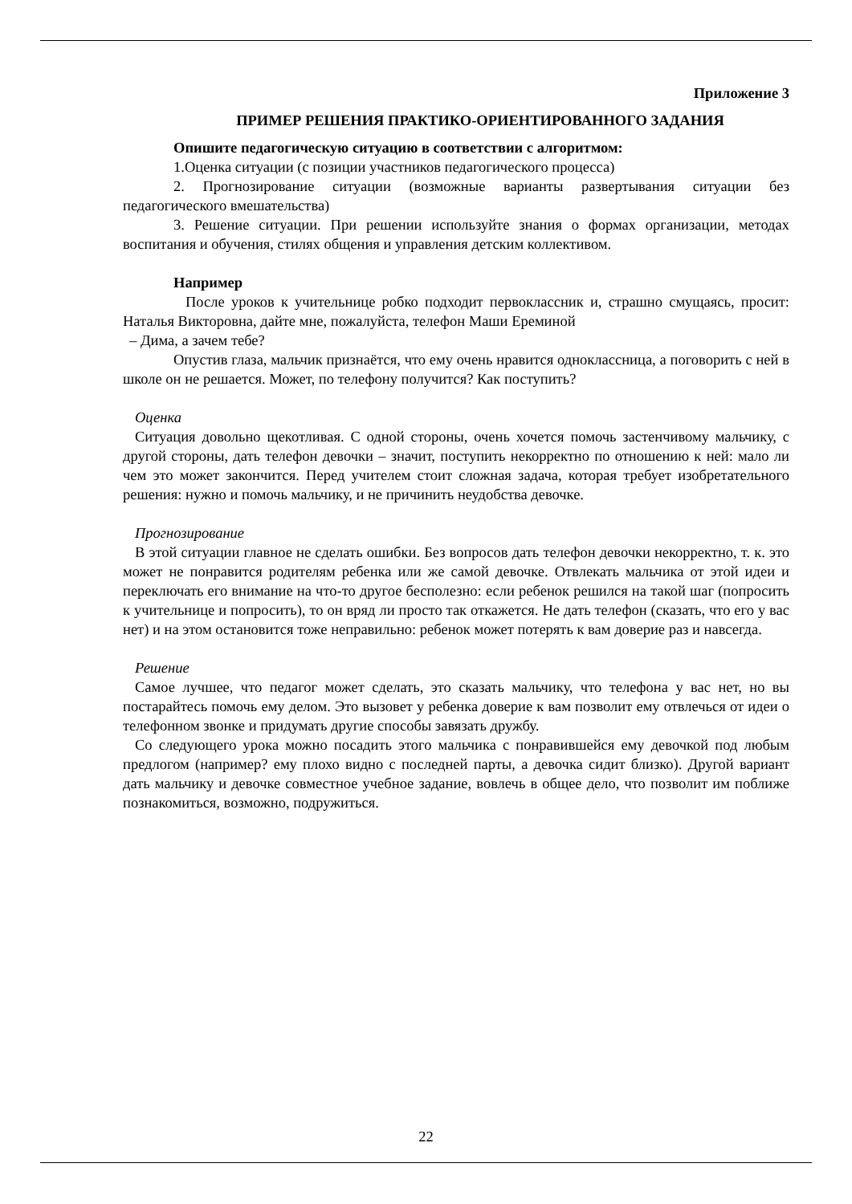Приложение 3
ПРИМЕР РЕШЕНИЯ ПРАКТИКО-ОРИЕНТИРОВАННОГО ЗАДАНИЯ
Опишите педагогическую ситуацию в соответствии с алгоритмом:
1.Оценка ситуации (с позиции участников педагогического процесса)
2. Прогнозирование ситуации (возможные варианты развертывания ситуации без педагогического вмешательства)
3. Решение ситуации. При решении используйте знания о формах организации, методах воспитания и обучения, стилях общения и управления детским коллективом.
Например
После уроков к учительнице робко подходит первоклассник и, страшно смущаясь, просит: Наталья Викторовна, дайте мне, пожалуйста, телефон Маши Ереминой
– Дима, а зачем тебе?
Опустив глаза, мальчик признаётся, что ему очень нравится одноклассница, а поговорить с ней в школе он не решается. Может, по телефону получится? Как поступить?
Оценка
Ситуация довольно щекотливая. С одной стороны, очень хочется помочь застенчивому мальчику, с другой стороны, дать телефон девочки – значит, поступить некорректно по отношению к ней: мало ли чем это может закончится. Перед учителем стоит сложная задача, которая требует изобретательного решения: нужно и помочь мальчику, и не причинить неудобства девочке.
Прогнозирование
В этой ситуации главное не сделать ошибки. Без вопросов дать телефон девочки некорректно, т. к. это может не понравится родителям ребенка или же самой девочке. Отвлекать мальчика от этой идеи и переключать его внимание на что-то другое бесполезно: если ребенок решился на такой шаг (попросить к учительнице и попросить), то он вряд ли просто так откажется. Не дать телефон (сказать, что его у вас нет) и на этом остановится тоже неправильно: ребенок может потерять к вам доверие раз и навсегда.
Решение
Самое лучшее, что педагог может сделать, это сказать мальчику, что телефона у вас нет, но вы постарайтесь помочь ему делом. Это вызовет у ребенка доверие к вам позволит ему отвлечься от идеи о телефонном звонке и придумать другие способы завязать дружбу.
Со следующего урока можно посадить этого мальчика с понравившейся ему девочкой под любым предлогом (например? ему плохо видно с последней парты, а девочка сидит близко). Другой вариант дать мальчику и девочке совместное учебное задание, вовлечь в общее дело, что позволит им поближе познакомиться, возможно, подружиться.
22